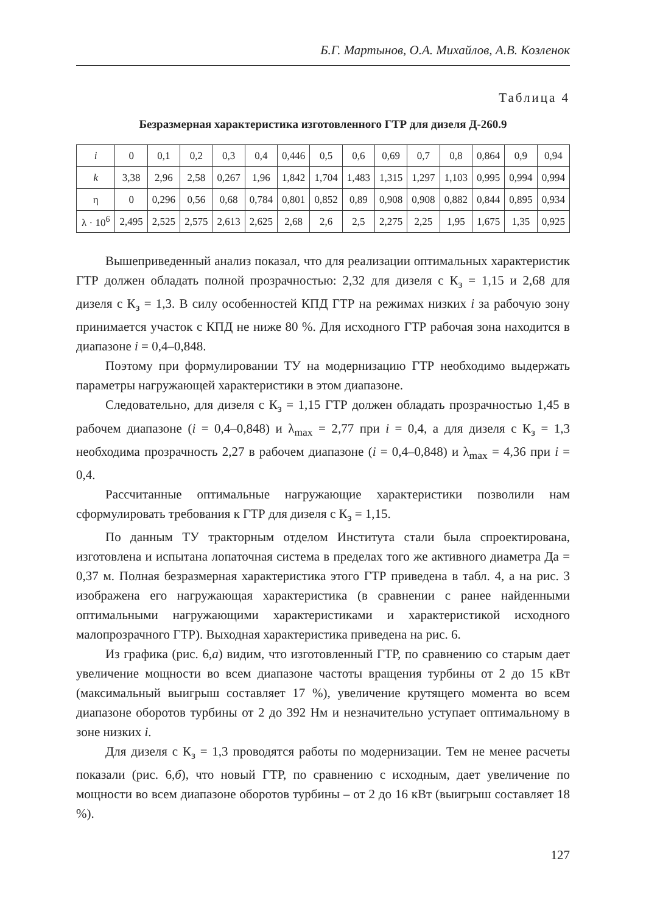Б.Г. Мартынов, О.А. Михайлов, А.В. Козленок
Таблица 4
Безразмерная характеристика изготовленного ГТР для дизеля Д-260.9
| i | 0 | 0,1 | 0,2 | 0,3 | 0,4 | 0,446 | 0,5 | 0,6 | 0,69 | 0,7 | 0,8 | 0,864 | 0,9 | 0,94 |
| k | 3,38 | 2,96 | 2,58 | 0,267 | 1,96 | 1,842 | 1,704 | 1,483 | 1,315 | 1,297 | 1,103 | 0,995 | 0,994 | 0,994 |
| η | 0 | 0,296 | 0,56 | 0,68 | 0,784 | 0,801 | 0,852 | 0,89 | 0,908 | 0,908 | 0,882 | 0,844 | 0,895 | 0,934 |
| λ · 10<sup>6</sup> | 2,495 | 2,525 | 2,575 | 2,613 | 2,625 | 2,68 | 2,6 | 2,5 | 2,275 | 2,25 | 1,95 | 1,675 | 1,35 | 0,925 |
Вышеприведенный анализ показал, что для реализации оптимальных характеристик ГТР должен обладать полной прозрачностью: 2,32 для дизеля с К<sub>з</sub> = 1,15 и 2,68 для дизеля с К<sub>з</sub> = 1,3. В силу особенностей КПД ГТР на режимах низких i за рабочую зону принимается участок с КПД не ниже 80 %. Для исходного ГТР рабочая зона находится в диапазоне i = 0,4–0,848.
Поэтому при формулировании ТУ на модернизацию ГТР необходимо выдержать параметры нагружающей характеристики в этом диапазоне.
Следовательно, для дизеля с К<sub>з</sub> = 1,15 ГТР должен обладать прозрачностью 1,45 в рабочем диапазоне (i = 0,4–0,848) и λ<sub>max</sub> = 2,77 при i = 0,4, а для дизеля с К<sub>з</sub> = 1,3 необходима прозрачность 2,27 в рабочем диапазоне (i = 0,4–0,848) и λ<sub>max</sub> = 4,36 при i = 0,4.
Рассчитанные оптимальные нагружающие характеристики позволили нам сформулировать требования к ГТР для дизеля с К<sub>з</sub> = 1,15.
По данным ТУ тракторным отделом Института стали была спроектирована, изготовлена и испытана лопаточная система в пределах того же активного диаметра Да = 0,37 м. Полная безразмерная характеристика этого ГТР приведена в табл. 4, а на рис. 3 изображена его нагружающая характеристика (в сравнении с ранее найденными оптимальными нагружающими характеристиками и характеристикой исходного малопрозрачного ГТР). Выходная характеристика приведена на рис. 6.
Из графика (рис. 6,а) видим, что изготовленный ГТР, по сравнению со старым дает увеличение мощности во всем диапазоне частоты вращения турбины от 2 до 15 кВт (максимальный выигрыш составляет 17 %), увеличение крутящего момента во всем диапазоне оборотов турбины от 2 до 392 Нм и незначительно уступает оптимальному в зоне низких i.
Для дизеля с К<sub>з</sub> = 1,3 проводятся работы по модернизации. Тем не менее расчеты показали (рис. 6,б), что новый ГТР, по сравнению с исходным, дает увеличение по мощности во всем диапазоне оборотов турбины – от 2 до 16 кВт (выигрыш составляет 18 %).
127